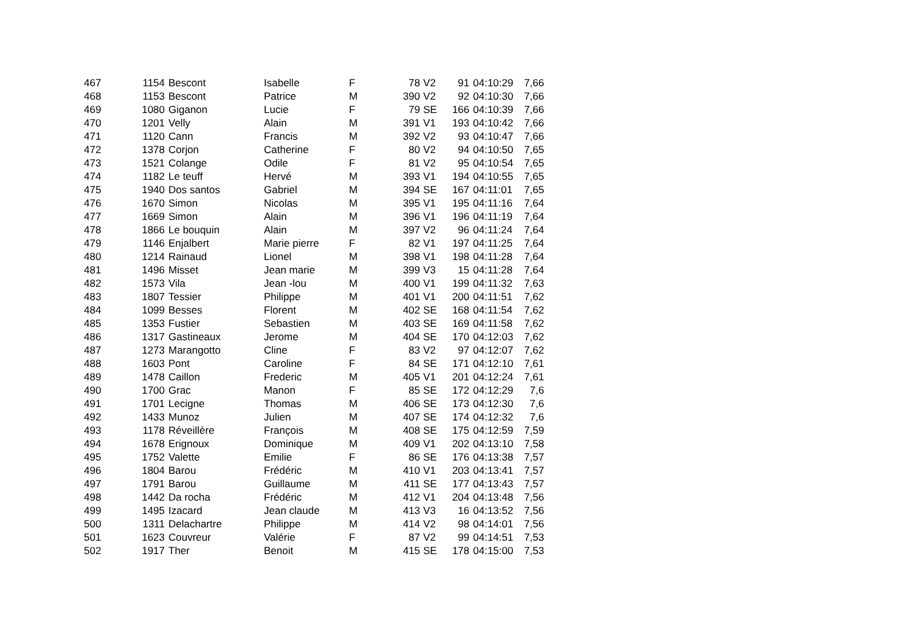| 467 | 1154 | Bescont | Isabelle | F | 78 | V2 | 91 | 04:10:29 | 7,66 |
| 468 | 1153 | Bescont | Patrice | M | 390 | V2 | 92 | 04:10:30 | 7,66 |
| 469 | 1080 | Giganon | Lucie | F | 79 | SE | 166 | 04:10:39 | 7,66 |
| 470 | 1201 | Velly | Alain | M | 391 | V1 | 193 | 04:10:42 | 7,66 |
| 471 | 1120 | Cann | Francis | M | 392 | V2 | 93 | 04:10:47 | 7,66 |
| 472 | 1378 | Corjon | Catherine | F | 80 | V2 | 94 | 04:10:50 | 7,65 |
| 473 | 1521 | Colange | Odile | F | 81 | V2 | 95 | 04:10:54 | 7,65 |
| 474 | 1182 | Le teuff | Hervé | M | 393 | V1 | 194 | 04:10:55 | 7,65 |
| 475 | 1940 | Dos santos | Gabriel | M | 394 | SE | 167 | 04:11:01 | 7,65 |
| 476 | 1670 | Simon | Nicolas | M | 395 | V1 | 195 | 04:11:16 | 7,64 |
| 477 | 1669 | Simon | Alain | M | 396 | V1 | 196 | 04:11:19 | 7,64 |
| 478 | 1866 | Le bouquin | Alain | M | 397 | V2 | 96 | 04:11:24 | 7,64 |
| 479 | 1146 | Enjalbert | Marie pierre | F | 82 | V1 | 197 | 04:11:25 | 7,64 |
| 480 | 1214 | Rainaud | Lionel | M | 398 | V1 | 198 | 04:11:28 | 7,64 |
| 481 | 1496 | Misset | Jean marie | M | 399 | V3 | 15 | 04:11:28 | 7,64 |
| 482 | 1573 | Vila | Jean -lou | M | 400 | V1 | 199 | 04:11:32 | 7,63 |
| 483 | 1807 | Tessier | Philippe | M | 401 | V1 | 200 | 04:11:51 | 7,62 |
| 484 | 1099 | Besses | Florent | M | 402 | SE | 168 | 04:11:54 | 7,62 |
| 485 | 1353 | Fustier | Sebastien | M | 403 | SE | 169 | 04:11:58 | 7,62 |
| 486 | 1317 | Gastineaux | Jerome | M | 404 | SE | 170 | 04:12:03 | 7,62 |
| 487 | 1273 | Marangotto | Cline | F | 83 | V2 | 97 | 04:12:07 | 7,62 |
| 488 | 1603 | Pont | Caroline | F | 84 | SE | 171 | 04:12:10 | 7,61 |
| 489 | 1478 | Caillon | Frederic | M | 405 | V1 | 201 | 04:12:24 | 7,61 |
| 490 | 1700 | Grac | Manon | F | 85 | SE | 172 | 04:12:29 | 7,6 |
| 491 | 1701 | Lecigne | Thomas | M | 406 | SE | 173 | 04:12:30 | 7,6 |
| 492 | 1433 | Munoz | Julien | M | 407 | SE | 174 | 04:12:32 | 7,6 |
| 493 | 1178 | Réveillère | François | M | 408 | SE | 175 | 04:12:59 | 7,59 |
| 494 | 1678 | Erignoux | Dominique | M | 409 | V1 | 202 | 04:13:10 | 7,58 |
| 495 | 1752 | Valette | Emilie | F | 86 | SE | 176 | 04:13:38 | 7,57 |
| 496 | 1804 | Barou | Frédéric | M | 410 | V1 | 203 | 04:13:41 | 7,57 |
| 497 | 1791 | Barou | Guillaume | M | 411 | SE | 177 | 04:13:43 | 7,57 |
| 498 | 1442 | Da rocha | Frédéric | M | 412 | V1 | 204 | 04:13:48 | 7,56 |
| 499 | 1495 | Izacard | Jean claude | M | 413 | V3 | 16 | 04:13:52 | 7,56 |
| 500 | 1311 | Delachartre | Philippe | M | 414 | V2 | 98 | 04:14:01 | 7,56 |
| 501 | 1623 | Couvreur | Valérie | F | 87 | V2 | 99 | 04:14:51 | 7,53 |
| 502 | 1917 | Ther | Benoit | M | 415 | SE | 178 | 04:15:00 | 7,53 |